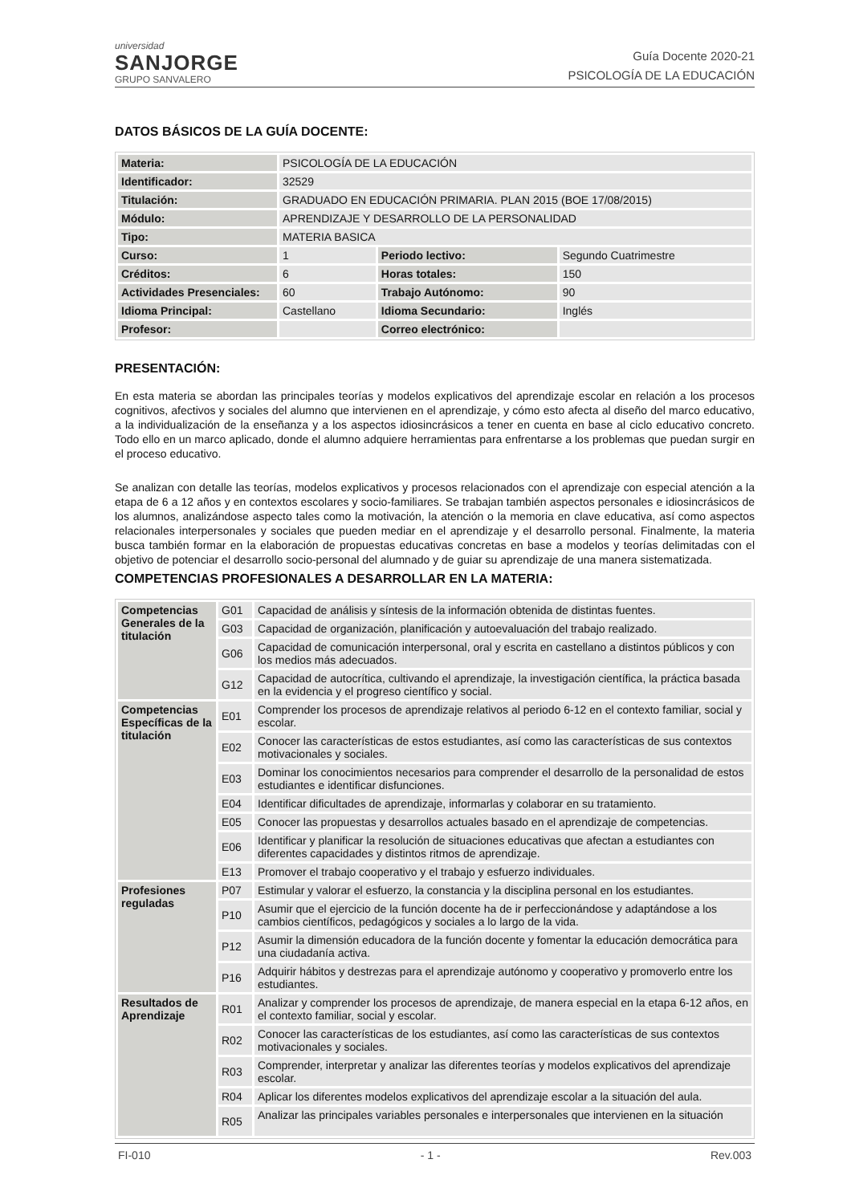universidad
SANJORGE
GRUPO SANVALERO
Guía Docente 2020-21
PSICOLOGÍA DE LA EDUCACIÓN
DATOS BÁSICOS DE LA GUÍA DOCENTE:
| Materia: | PSICOLOGÍA DE LA EDUCACIÓN | | |
| Identificador: | 32529 | | |
| Titulación: | GRADUADO EN EDUCACIÓN PRIMARIA. PLAN 2015 (BOE 17/08/2015) | | |
| Módulo: | APRENDIZAJE Y DESARROLLO DE LA PERSONALIDAD | | |
| Tipo: | MATERIA BASICA | | |
| Curso: | 1 | Periodo lectivo: | Segundo Cuatrimestre |
| Créditos: | 6 | Horas totales: | 150 |
| Actividades Presenciales: | 60 | Trabajo Autónomo: | 90 |
| Idioma Principal: | Castellano | Idioma Secundario: | Inglés |
| Profesor: | | Correo electrónico: | |
PRESENTACIÓN:
En esta materia se abordan las principales teorías y modelos explicativos del aprendizaje escolar en relación a los procesos cognitivos, afectivos y sociales del alumno que intervienen en el aprendizaje, y cómo esto afecta al diseño del marco educativo, a la individualización de la enseñanza y a los aspectos idiosincrásicos a tener en cuenta en base al ciclo educativo concreto. Todo ello en un marco aplicado, donde el alumno adquiere herramientas para enfrentarse a los problemas que puedan surgir en el proceso educativo.
Se analizan con detalle las teorías, modelos explicativos y procesos relacionados con el aprendizaje con especial atención a la etapa de 6 a 12 años y en contextos escolares y socio-familiares. Se trabajan también aspectos personales e idiosincrásicos de los alumnos, analizándose aspecto tales como la motivación, la atención o la memoria en clave educativa, así como aspectos relacionales interpersonales y sociales que pueden mediar en el aprendizaje y el desarrollo personal. Finalmente, la materia busca también formar en la elaboración de propuestas educativas concretas en base a modelos y teorías delimitadas con el objetivo de potenciar el desarrollo socio-personal del alumnado y de guiar su aprendizaje de una manera sistematizada.
COMPETENCIAS PROFESIONALES A DESARROLLAR EN LA MATERIA:
| Competencias Generales de la titulación | G01 | Capacidad de análisis y síntesis de la información obtenida de distintas fuentes. |
| | G03 | Capacidad de organización, planificación y autoevaluación del trabajo realizado. |
| | G06 | Capacidad de comunicación interpersonal, oral y escrita en castellano a distintos públicos y con los medios más adecuados. |
| | G12 | Capacidad de autocrítica, cultivando el aprendizaje, la investigación científica, la práctica basada en la evidencia y el progreso científico y social. |
| Competencias Específicas de la titulación | E01 | Comprender los procesos de aprendizaje relativos al periodo 6-12 en el contexto familiar, social y escolar. |
| | E02 | Conocer las características de estos estudiantes, así como las características de sus contextos motivacionales y sociales. |
| | E03 | Dominar los conocimientos necesarios para comprender el desarrollo de la personalidad de estos estudiantes e identificar disfunciones. |
| | E04 | Identificar dificultades de aprendizaje, informarlas y colaborar en su tratamiento. |
| | E05 | Conocer las propuestas y desarrollos actuales basado en el aprendizaje de competencias. |
| | E06 | Identificar y planificar la resolución de situaciones educativas que afectan a estudiantes con diferentes capacidades y distintos ritmos de aprendizaje. |
| | E13 | Promover el trabajo cooperativo y el trabajo y esfuerzo individuales. |
| Profesiones reguladas | P07 | Estimular y valorar el esfuerzo, la constancia y la disciplina personal en los estudiantes. |
| | P10 | Asumir que el ejercicio de la función docente ha de ir perfeccionándose y adaptándose a los cambios científicos, pedagógicos y sociales a lo largo de la vida. |
| | P12 | Asumir la dimensión educadora de la función docente y fomentar la educación democrática para una ciudadanía activa. |
| | P16 | Adquirir hábitos y destrezas para el aprendizaje autónomo y cooperativo y promoverlo entre los estudiantes. |
| Resultados de Aprendizaje | R01 | Analizar y comprender los procesos de aprendizaje, de manera especial en la etapa 6-12 años, en el contexto familiar, social y escolar. |
| | R02 | Conocer las características de los estudiantes, así como las características de sus contextos motivacionales y sociales. |
| | R03 | Comprender, interpretar y analizar las diferentes teorías y modelos explicativos del aprendizaje escolar. |
| | R04 | Aplicar los diferentes modelos explicativos del aprendizaje escolar a la situación del aula. |
| | R05 | Analizar las principales variables personales e interpersonales que intervienen en la situación |
FI-010 - 1 - Rev.003